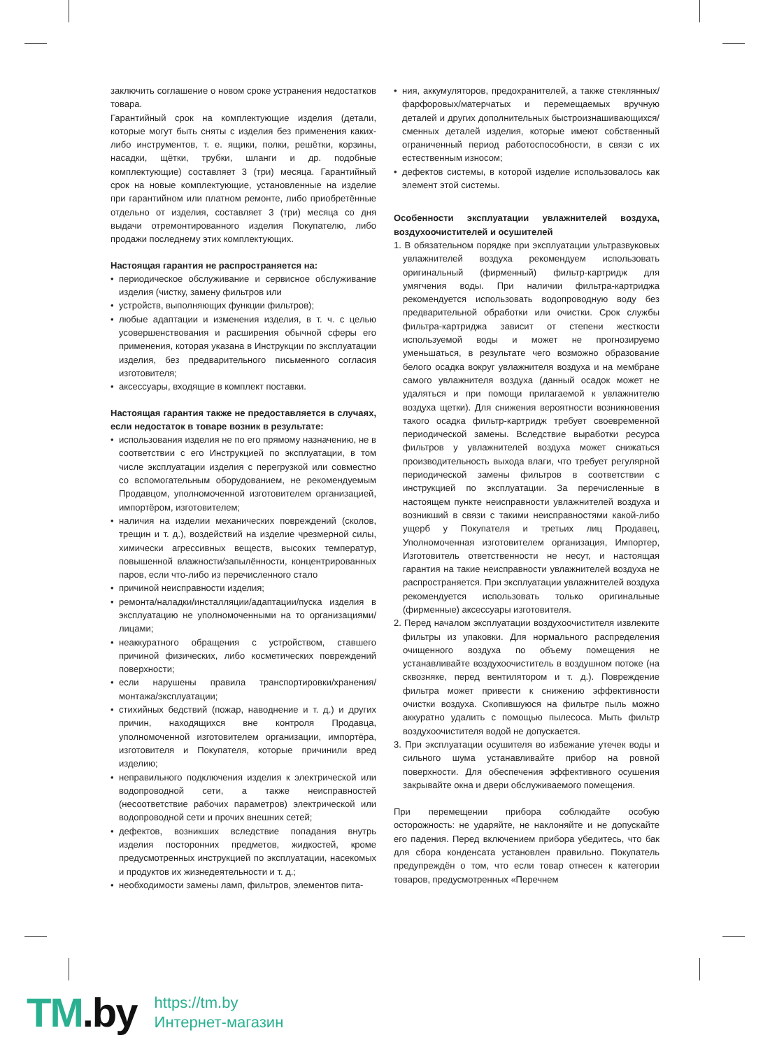заключить соглашение о новом сроке устранения недостатков товара.
Гарантийный срок на комплектующие изделия (детали, которые могут быть сняты с изделия без применения каких-либо инструментов, т. е. ящики, полки, решётки, корзины, насадки, щётки, трубки, шланги и др. подобные комплектующие) составляет 3 (три) месяца. Гарантийный срок на новые комплектующие, установленные на изделие при гарантийном или платном ремонте, либо приобретённые отдельно от изделия, составляет 3 (три) месяца со дня выдачи отремонтированного изделия Покупателю, либо продажи последнему этих комплектующих.
Настоящая гарантия не распространяется на:
периодическое обслуживание и сервисное обслуживание изделия (чистку, замену фильтров или
устройств, выполняющих функции фильтров);
любые адаптации и изменения изделия, в т. ч. с целью усовершенствования и расширения обычной сферы его применения, которая указана в Инструкции по эксплуатации изделия, без предварительного письменного согласия изготовителя;
аксессуары, входящие в комплект поставки.
Настоящая гарантия также не предоставляется в случаях, если недостаток в товаре возник в результате:
использования изделия не по его прямому назначению, не в соответствии с его Инструкцией по эксплуатации, в том числе эксплуатации изделия с перегрузкой или совместно со вспомогательным оборудованием, не рекомендуемым Продавцом, уполномоченной изготовителем организацией, импортёром, изготовителем;
наличия на изделии механических повреждений (сколов, трещин и т. д.), воздействий на изделие чрезмерной силы, химически агрессивных веществ, высоких температур, повышенной влажности/запылённости, концентрированных паров, если что-либо из перечисленного стало
причиной неисправности изделия;
ремонта/наладки/инсталляции/адаптации/пуска изделия в эксплуатацию не уполномоченными на то организациями/ лицами;
неаккуратного обращения с устройством, ставшего причиной физических, либо косметических повреждений поверхности;
если нарушены правила транспортировки/хранения/ монтажа/эксплуатации;
стихийных бедствий (пожар, наводнение и т. д.) и других причин, находящихся вне контроля Продавца, уполномоченной изготовителем организации, импортёра, изготовителя и Покупателя, которые причинили вред изделию;
неправильного подключения изделия к электрической или водопроводной сети, а также неисправностей (несоответствие рабочих параметров) электрической или водопроводной сети и прочих внешних сетей;
дефектов, возникших вследствие попадания внутрь изделия посторонних предметов, жидкостей, кроме предусмотренных инструкцией по эксплуатации, насекомых и продуктов их жизнедеятельности и т. д.;
необходимости замены ламп, фильтров, элементов пита-
ния, аккумуляторов, предохранителей, а также стеклянных/фарфоровых/матерчатых и перемещаемых вручную деталей и других дополнительных быстроизнашивающихся/сменных деталей изделия, которые имеют собственный ограниченный период работоспособности, в связи с их естественным износом;
дефектов системы, в которой изделие использовалось как элемент этой системы.
Особенности эксплуатации увлажнителей воздуха, воздухоочистителей и осушителей
1. В обязательном порядке при эксплуатации ультразвуковых увлажнителей воздуха рекомендуем использовать оригинальный (фирменный) фильтр-картридж для умягчения воды. При наличии фильтра-картриджа рекомендуется использовать водопроводную воду без предварительной обработки или очистки. Срок службы фильтра-картриджа зависит от степени жесткости используемой воды и может не прогнозируемо уменьшаться, в результате чего возможно образование белого осадка вокруг увлажнителя воздуха и на мембране самого увлажнителя воздуха (данный осадок может не удаляться и при помощи прилагаемой к увлажнителю воздуха щетки). Для снижения вероятности возникновения такого осадка фильтр-картридж требует своевременной периодической замены. Вследствие выработки ресурса фильтров у увлажнителей воздуха может снижаться производительность выхода влаги, что требует регулярной периодической замены фильтров в соответствии с инструкцией по эксплуатации. За перечисленные в настоящем пункте неисправности увлажнителей воздуха и возникший в связи с такими неисправностями какой-либо ущерб у Покупателя и третьих лиц Продавец, Уполномоченная изготовителем организация, Импортер, Изготовитель ответственности не несут, и настоящая гарантия на такие неисправности увлажнителей воздуха не распространяется. При эксплуатации увлажнителей воздуха рекомендуется использовать только оригинальные (фирменные) аксессуары изготовителя.
2. Перед началом эксплуатации воздухоочистителя извлеките фильтры из упаковки. Для нормального распределения очищенного воздуха по объему помещения не устанавливайте воздухоочиститель в воздушном потоке (на сквозняке, перед вентилятором и т. д.). Повреждение фильтра может привести к снижению эффективности очистки воздуха. Скопившуюся на фильтре пыль можно аккуратно удалить с помощью пылесоса. Мыть фильтр воздухоочистителя водой не допускается.
3. При эксплуатации осушителя во избежание утечек воды и сильного шума устанавливайте прибор на ровной поверхности. Для обеспечения эффективного осушения закрывайте окна и двери обслуживаемого помещения.
При перемещении прибора соблюдайте особую осторожность: не ударяйте, не наклоняйте и не допускайте его падения. Перед включением прибора убедитесь, что бак для сбора конденсата установлен правильно. Покупатель предупреждён о том, что если товар отнесен к категории товаров, предусмотренных «Перечнем
TM.by
https://tm.by
Интернет-магазин